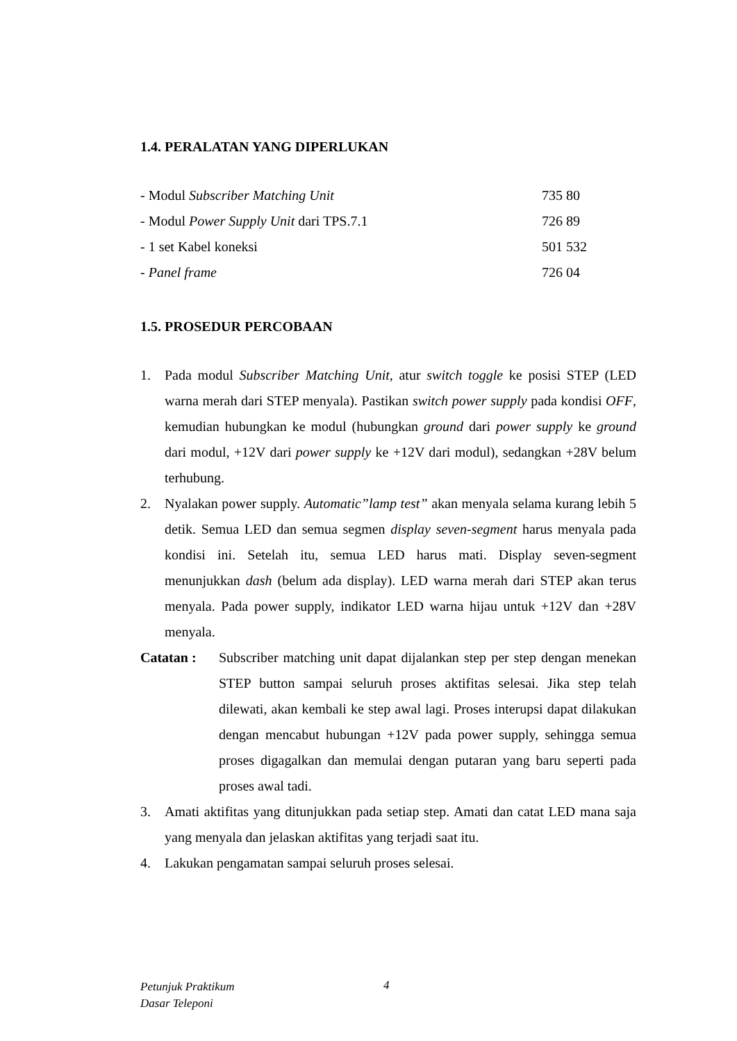1.4. PERALATAN YANG DIPERLUKAN
| - Modul Subscriber Matching Unit | 735 80 |
| - Modul Power Supply Unit dari TPS.7.1 | 726 89 |
| - 1 set Kabel koneksi | 501 532 |
| - Panel frame | 726 04 |
1.5. PROSEDUR PERCOBAAN
1. Pada modul Subscriber Matching Unit, atur switch toggle ke posisi STEP (LED warna merah dari STEP menyala). Pastikan switch power supply pada kondisi OFF, kemudian hubungkan ke modul (hubungkan ground dari power supply ke ground dari modul, +12V dari power supply ke +12V dari modul), sedangkan +28V belum terhubung.
2. Nyalakan power supply. Automatic”lamp test” akan menyala selama kurang lebih 5 detik. Semua LED dan semua segmen display seven-segment harus menyala pada kondisi ini. Setelah itu, semua LED harus mati. Display seven-segment menunjukkan dash (belum ada display). LED warna merah dari STEP akan terus menyala. Pada power supply, indikator LED warna hijau untuk +12V dan +28V menyala.
Catatan : Subscriber matching unit dapat dijalankan step per step dengan menekan STEP button sampai seluruh proses aktifitas selesai. Jika step telah dilewati, akan kembali ke step awal lagi. Proses interupsi dapat dilakukan dengan mencabut hubungan +12V pada power supply, sehingga semua proses digagalkan dan memulai dengan putaran yang baru seperti pada proses awal tadi.
3. Amati aktifitas yang ditunjukkan pada setiap step. Amati dan catat LED mana saja yang menyala dan jelaskan aktifitas yang terjadi saat itu.
4. Lakukan pengamatan sampai seluruh proses selesai.
Petunjuk Praktikum
Dasar Teleponi
4